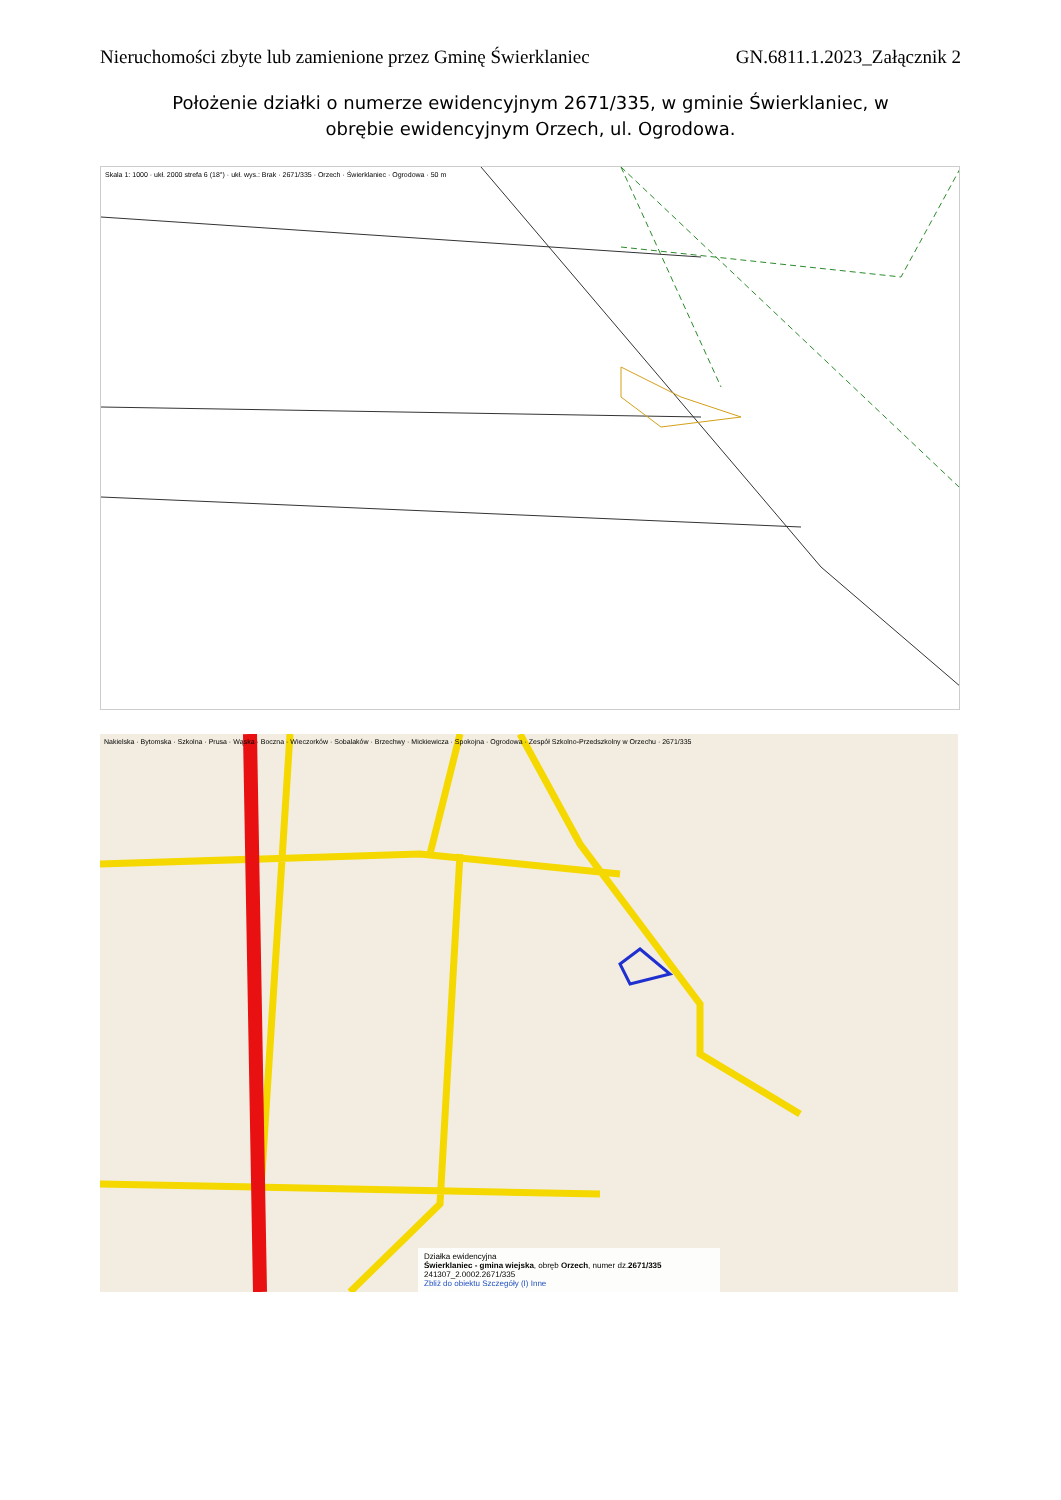Nieruchomości zbyte lub zamienione przez Gminę Świerklaniec GN.6811.1.2023_Załącznik 2
Położenie działki o numerze ewidencyjnym 2671/335, w gminie Świerklaniec, w obrębie ewidencyjnym Orzech, ul. Ogrodowa.
Skala 1: 1000 · ukł. 2000 strefa 6 (18°) · ukł. wys.: Brak · 2671/335 · Orzech · Świerklaniec · Ogrodowa · 50 m
Nakielska · Bytomska · Szkolna · Prusa · Wąska · Boczna · Wieczorków · Sobalaków · Brzechwy · Mickiewicza · Spokojna · Ogrodowa · Zespół Szkolno-Przedszkolny w Orzechu · 2671/335
Działka ewidencyjna
Świerklaniec - gmina wiejska, obręb Orzech, numer dz.2671/335
241307_2.0002.2671/335
Zbliż do obiektu Szczegóły (I) Inne